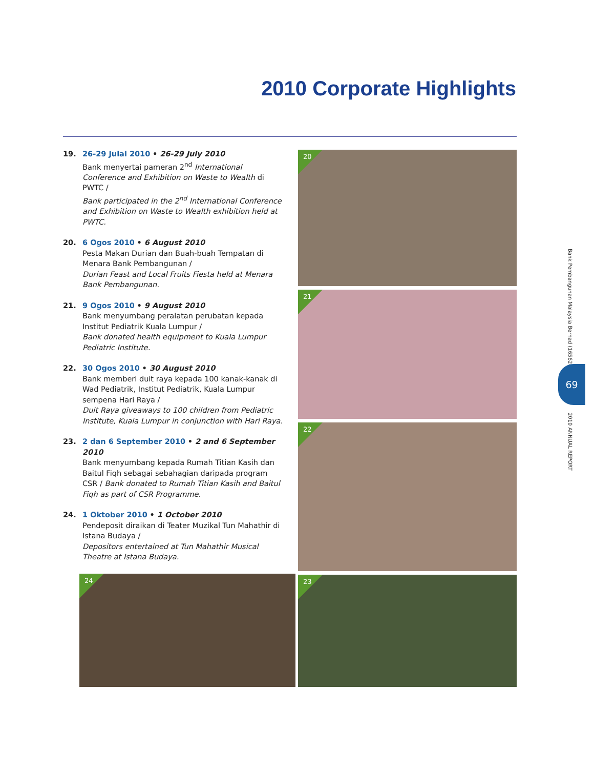2010 Corporate Highlights
19. 26-29 Julai 2010 • 26-29 July 2010
Bank menyertai pameran 2<sup>nd</sup> International Conference and Exhibition on Waste to Wealth di PWTC /
Bank participated in the 2<sup>nd</sup> International Conference and Exhibition on Waste to Wealth exhibition held at PWTC.
20. 6 Ogos 2010 • 6 August 2010
Pesta Makan Durian dan Buah-buah Tempatan di Menara Bank Pembangunan /
Durian Feast and Local Fruits Fiesta held at Menara Bank Pembangunan.
21. 9 Ogos 2010 • 9 August 2010
Bank menyumbang peralatan perubatan kepada Institut Pediatrik Kuala Lumpur /
Bank donated health equipment to Kuala Lumpur Pediatric Institute.
22. 30 Ogos 2010 • 30 August 2010
Bank memberi duit raya kepada 100 kanak-kanak di Wad Pediatrik, Institut Pediatrik, Kuala Lumpur sempena Hari Raya /
Duit Raya giveaways to 100 children from Pediatric Institute, Kuala Lumpur in conjunction with Hari Raya.
23. 2 dan 6 September 2010 • 2 and 6 September 2010
Bank menyumbang kepada Rumah Titian Kasih dan Baitul Fiqh sebagai sebahagian daripada program CSR / Bank donated to Rumah Titian Kasih and Baitul Fiqh as part of CSR Programme.
24. 1 Oktober 2010 • 1 October 2010
Pendeposit diraikan di Teater Muzikal Tun Mahathir di Istana Budaya /
Depositors entertained at Tun Mahathir Musical Theatre at Istana Budaya.
20
21
22
24 23
Bank Pembangunan Malaysia Berhad (16562-K)
69
2010 ANNUAL REPORT